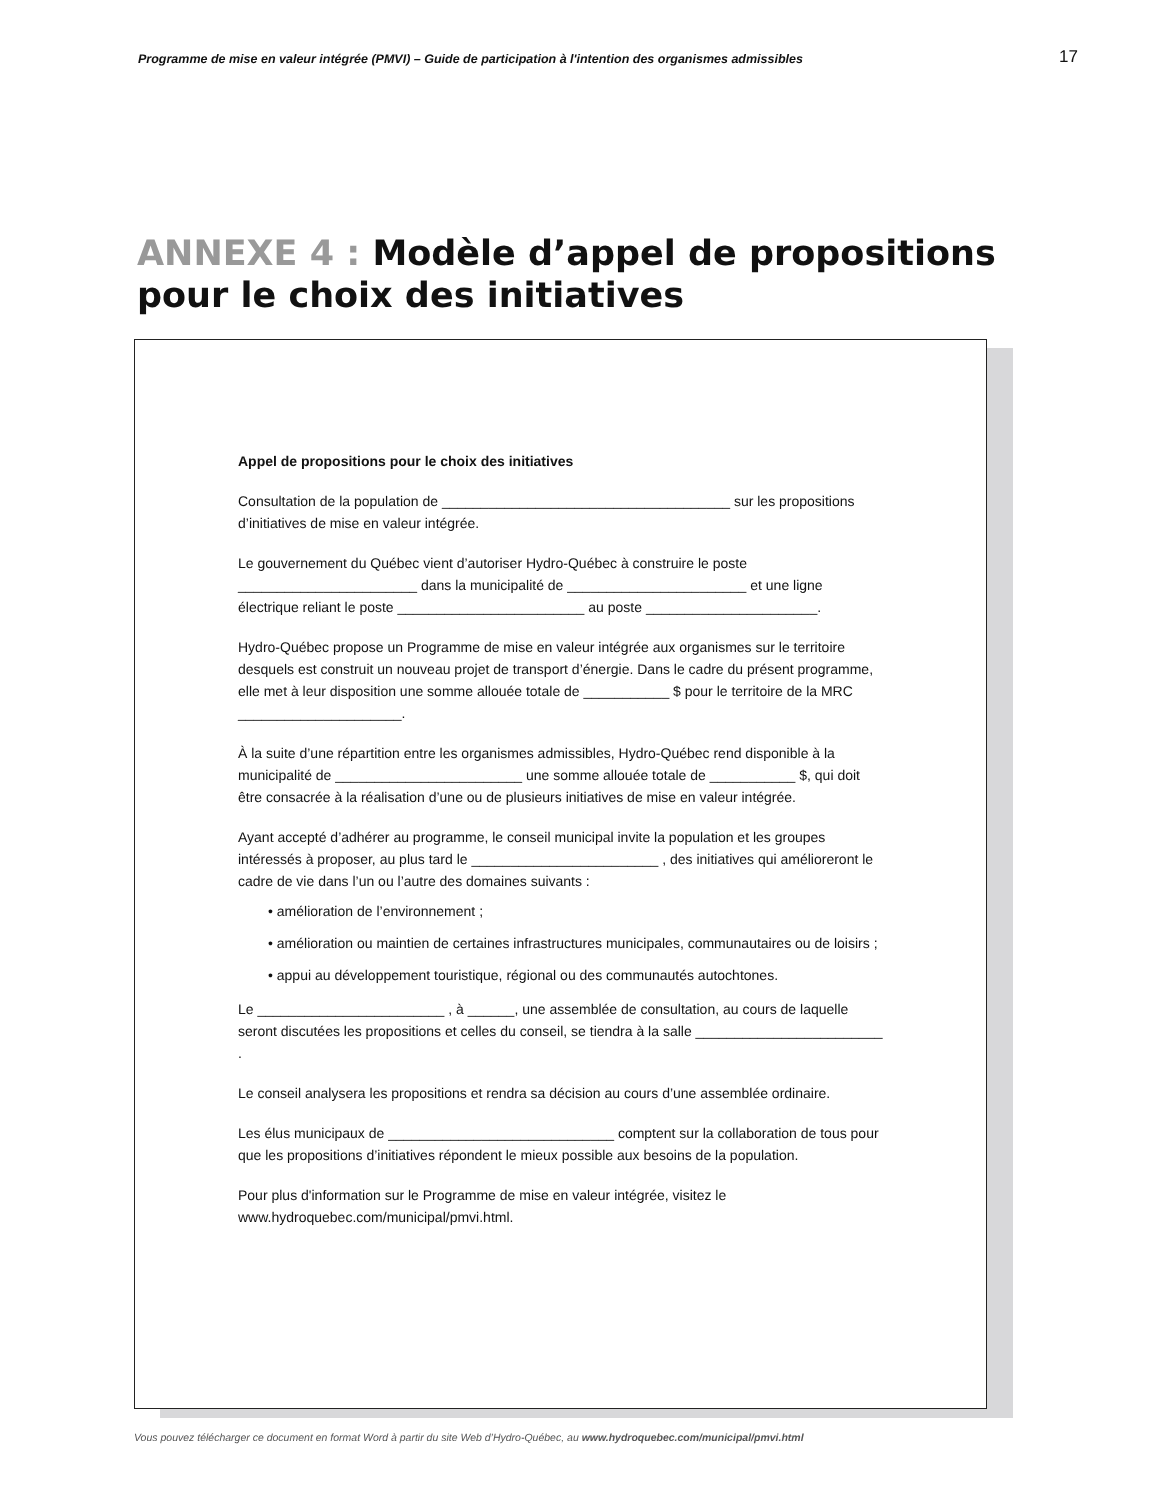Programme de mise en valeur intégrée (PMVI) – Guide de participation à l'intention des organismes admissibles 17
ANNEXE 4 : Modèle d’appel de propositions
pour le choix des initiatives
Appel de propositions pour le choix des initiatives
Consultation de la population de _____________________________________ sur les propositions d’initiatives de mise en valeur intégrée.
Le gouvernement du Québec vient d’autoriser Hydro-Québec à construire le poste _______________________ dans la municipalité de _______________________ et une ligne électrique reliant le poste ________________________ au poste ______________________.
Hydro-Québec propose un Programme de mise en valeur intégrée aux organismes sur le territoire desquels est construit un nouveau projet de transport d’énergie. Dans le cadre du présent programme, elle met à leur disposition une somme allouée totale de ___________ $ pour le territoire de la MRC _____________________.
À la suite d’une répartition entre les organismes admissibles, Hydro-Québec rend disponible à la municipalité de ________________________ une somme allouée totale de ___________ $, qui doit être consacrée à la réalisation d’une ou de plusieurs initiatives de mise en valeur intégrée.
Ayant accepté d’adhérer au programme, le conseil municipal invite la population et les groupes intéressés à proposer, au plus tard le ________________________ , des initiatives qui amélioreront le cadre de vie dans l’un ou l’autre des domaines suivants :
• amélioration de l’environnement ;
• amélioration ou maintien de certaines infrastructures municipales, communautaires ou de loisirs ;
• appui au développement touristique, régional ou des communautés autochtones.
Le ________________________ , à ______, une assemblée de consultation, au cours de laquelle seront discutées les propositions et celles du conseil, se tiendra à la salle ________________________ .
Le conseil analysera les propositions et rendra sa décision au cours d’une assemblée ordinaire.
Les élus municipaux de _____________________________ comptent sur la collaboration de tous pour que les propositions d’initiatives répondent le mieux possible aux besoins de la population.
Pour plus d'information sur le Programme de mise en valeur intégrée, visitez le www.hydroquebec.com/municipal/pmvi.html.
Vous pouvez télécharger ce document en format Word à partir du site Web d’Hydro-Québec, au www.hydroquebec.com/municipal/pmvi.html